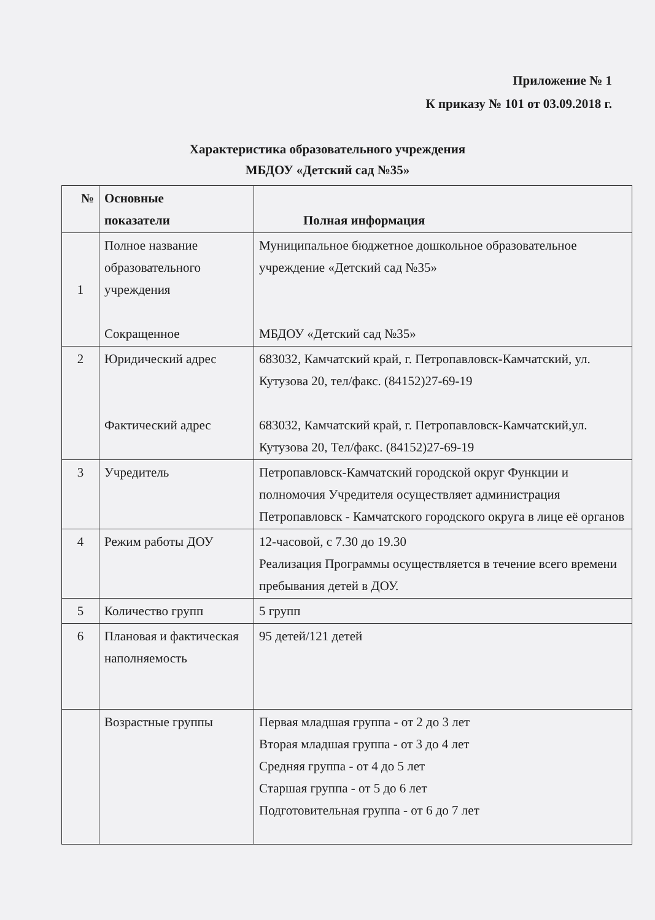Приложение № 1
К приказу № 101 от 03.09.2018 г.
Характеристика образовательного учреждения
МБДОУ «Детский сад №35»
| № | Основные показатели | Полная информация |
| --- | --- | --- |
| 1 | Полное название образовательного учреждения Сокращенное | Муниципальное бюджетное дошкольное образовательное учреждение «Детский сад №35» МБДОУ «Детский сад №35» |
| 2 | Юридический адрес Фактический адрес | 683032, Камчатский край, г. Петропавловск-Камчатский, ул. Кутузова 20, тел/факс. (84152)27-69-19 683032, Камчатский край, г. Петропавловск-Камчатский,ул. Кутузова 20, Тел/факс. (84152)27-69-19 |
| 3 | Учредитель | Петропавловск-Камчатский городской округ Функции и полномочия Учредителя осуществляет администрация Петропавловск - Камчатского городского округа в лице её органов |
| 4 | Режим работы ДОУ | 12-часовой, с 7.30 до 19.30 Реализация Программы осуществляется в течение всего времени пребывания детей в ДОУ. |
| 5 | Количество групп | 5 групп |
| 6 | Плановая и фактическая наполняемость | 95 детей/121 детей |
| | Возрастные группы | Первая младшая группа - от 2 до 3 лет Вторая младшая группа - от 3 до 4 лет Средняя группа - от 4 до 5 лет Старшая группа - от 5 до 6 лет Подготовительная группа - от 6 до 7 лет |